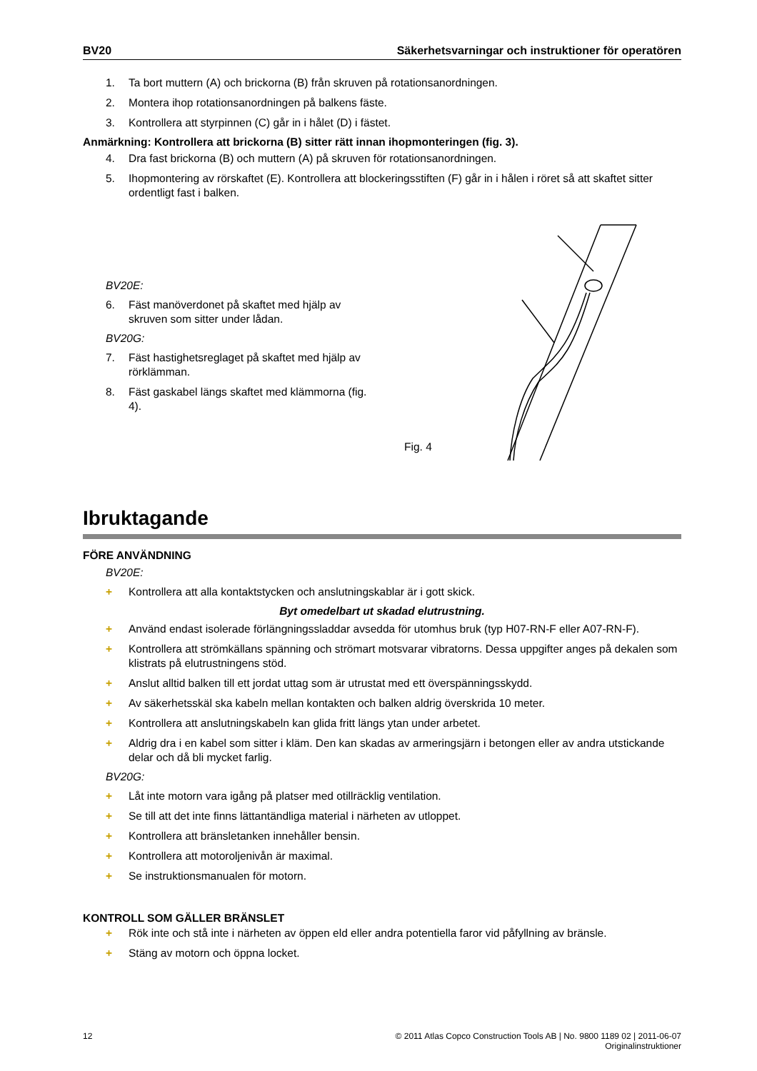BV20 Säkerhetsvarningar och instruktioner för operatören
1. Ta bort muttern (A) och brickorna (B) från skruven på rotationsanordningen.
2. Montera ihop rotationsanordningen på balkens fäste.
3. Kontrollera att styrpinnen (C) går in i hålet (D) i fästet.
Anmärkning: Kontrollera att brickorna (B) sitter rätt innan ihopmonteringen (fig. 3).
4. Dra fast brickorna (B) och muttern (A) på skruven för rotationsanordningen.
5. Ihopmontering av rörskaftet (E). Kontrollera att blockeringsstiften (F) går in i hålen i röret så att skaftet sitter ordentligt fast i balken.
BV20E:
6. Fäst manöverdonet på skaftet med hjälp av skruven som sitter under lådan.
BV20G:
7. Fäst hastighetsreglaget på skaftet med hjälp av rörklämman.
8. Fäst gaskabel längs skaftet med klämmorna (fig. 4).
Fig. 4
Ibruktagande
FÖRE ANVÄNDNING
BV20E:
+ Kontrollera att alla kontaktstycken och anslutningskablar är i gott skick.
Byt omedelbart ut skadad elutrustning.
+ Använd endast isolerade förlängningssladdar avsedda för utomhus bruk (typ H07-RN-F eller A07-RN-F).
+ Kontrollera att strömkällans spänning och strömart motsvarar vibratorns. Dessa uppgifter anges på dekalen som klistrats på elutrustningens stöd.
+ Anslut alltid balken till ett jordat uttag som är utrustat med ett överspänningsskydd.
+ Av säkerhetsskäl ska kabeln mellan kontakten och balken aldrig överskrida 10 meter.
+ Kontrollera att anslutningskabeln kan glida fritt längs ytan under arbetet.
+ Aldrig dra i en kabel som sitter i kläm. Den kan skadas av armeringsjärn i betongen eller av andra utstickande delar och då bli mycket farlig.
BV20G:
+ Låt inte motorn vara igång på platser med otillräcklig ventilation.
+ Se till att det inte finns lättantändliga material i närheten av utloppet.
+ Kontrollera att bränsletanken innehåller bensin.
+ Kontrollera att motoroljenivån är maximal.
+ Se instruktionsmanualen för motorn.
KONTROLL SOM GÄLLER BRÄNSLET
+ Rök inte och stå inte i närheten av öppen eld eller andra potentiella faror vid påfyllning av bränsle.
+ Stäng av motorn och öppna locket.
12 © 2011 Atlas Copco Construction Tools AB | No. 9800 1189 02 | 2011-06-07
Originalinstruktioner